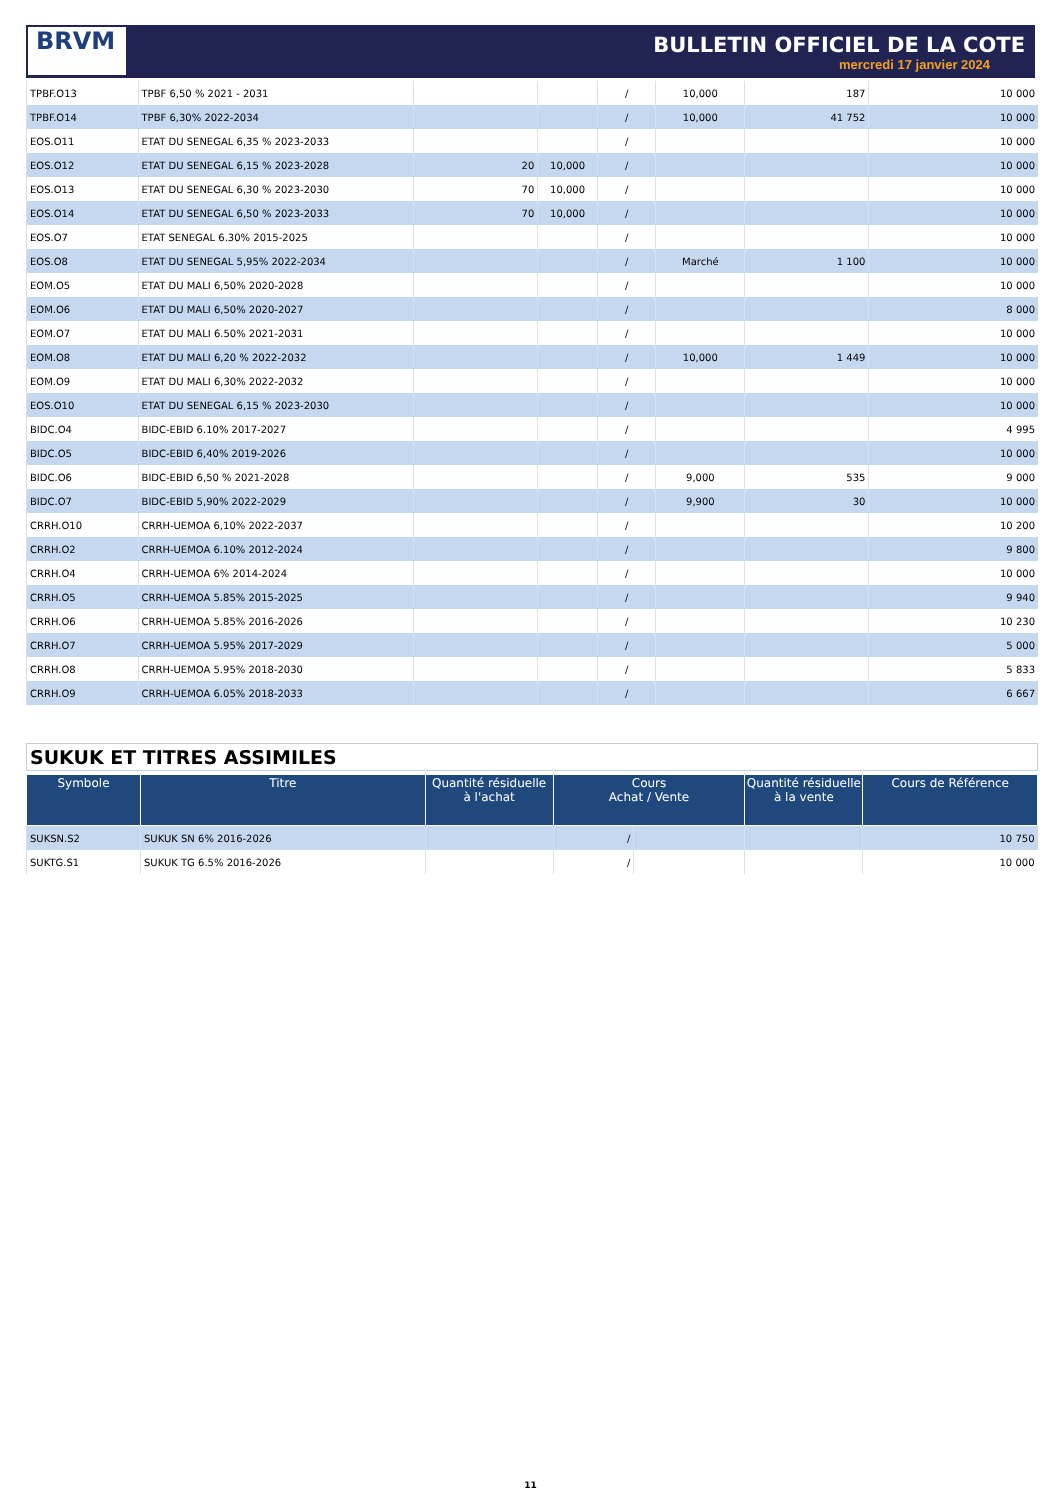BRVM
BULLETIN OFFICIEL DE LA COTE
mercredi 17 janvier 2024
| TPBF.O13 | TPBF 6,50 % 2021 - 2031 | | | / | 10,000 | 187 | 10 000 |
| TPBF.O14 | TPBF 6,30% 2022-2034 | | | / | 10,000 | 41 752 | 10 000 |
| EOS.O11 | ETAT DU SENEGAL 6,35 % 2023-2033 | | | / | | | 10 000 |
| EOS.O12 | ETAT DU SENEGAL 6,15 % 2023-2028 | 20 | 10,000 | / | | | 10 000 |
| EOS.O13 | ETAT DU SENEGAL 6,30 % 2023-2030 | 70 | 10,000 | / | | | 10 000 |
| EOS.O14 | ETAT DU SENEGAL 6,50 % 2023-2033 | 70 | 10,000 | / | | | 10 000 |
| EOS.O7 | ETAT SENEGAL 6.30% 2015-2025 | | | / | | | 10 000 |
| EOS.O8 | ETAT DU SENEGAL 5,95% 2022-2034 | | | / | Marché | 1 100 | 10 000 |
| EOM.O5 | ETAT DU MALI 6,50% 2020-2028 | | | / | | | 10 000 |
| EOM.O6 | ETAT DU MALI 6,50% 2020-2027 | | | / | | | 8 000 |
| EOM.O7 | ETAT DU MALI 6.50% 2021-2031 | | | / | | | 10 000 |
| EOM.O8 | ETAT DU MALI 6,20 % 2022-2032 | | | / | 10,000 | 1 449 | 10 000 |
| EOM.O9 | ETAT DU MALI 6,30% 2022-2032 | | | / | | | 10 000 |
| EOS.O10 | ETAT DU SENEGAL 6,15 % 2023-2030 | | | / | | | 10 000 |
| BIDC.O4 | BIDC-EBID 6.10% 2017-2027 | | | / | | | 4 995 |
| BIDC.O5 | BIDC-EBID 6,40% 2019-2026 | | | / | | | 10 000 |
| BIDC.O6 | BIDC-EBID 6,50 % 2021-2028 | | | / | 9,000 | 535 | 9 000 |
| BIDC.O7 | BIDC-EBID 5,90% 2022-2029 | | | / | 9,900 | 30 | 10 000 |
| CRRH.O10 | CRRH-UEMOA 6,10% 2022-2037 | | | / | | | 10 200 |
| CRRH.O2 | CRRH-UEMOA 6.10% 2012-2024 | | | / | | | 9 800 |
| CRRH.O4 | CRRH-UEMOA 6% 2014-2024 | | | / | | | 10 000 |
| CRRH.O5 | CRRH-UEMOA 5.85% 2015-2025 | | | / | | | 9 940 |
| CRRH.O6 | CRRH-UEMOA 5.85% 2016-2026 | | | / | | | 10 230 |
| CRRH.O7 | CRRH-UEMOA 5.95% 2017-2029 | | | / | | | 5 000 |
| CRRH.O8 | CRRH-UEMOA 5.95% 2018-2030 | | | / | | | 5 833 |
| CRRH.O9 | CRRH-UEMOA 6.05% 2018-2033 | | | / | | | 6 667 |
SUKUK ET TITRES ASSIMILES
| Symbole | Titre | Quantité résiduelle à l'achat | Cours Achat / Vente | | Quantité résiduelle à la vente | Cours de Référence |
| --- | --- | --- | --- | --- | --- | --- |
| SUKSN.S2 | SUKUK SN 6% 2016-2026 | | / | | | 10 750 |
| SUKTG.S1 | SUKUK TG 6.5% 2016-2026 | | / | | | 10 000 |
11